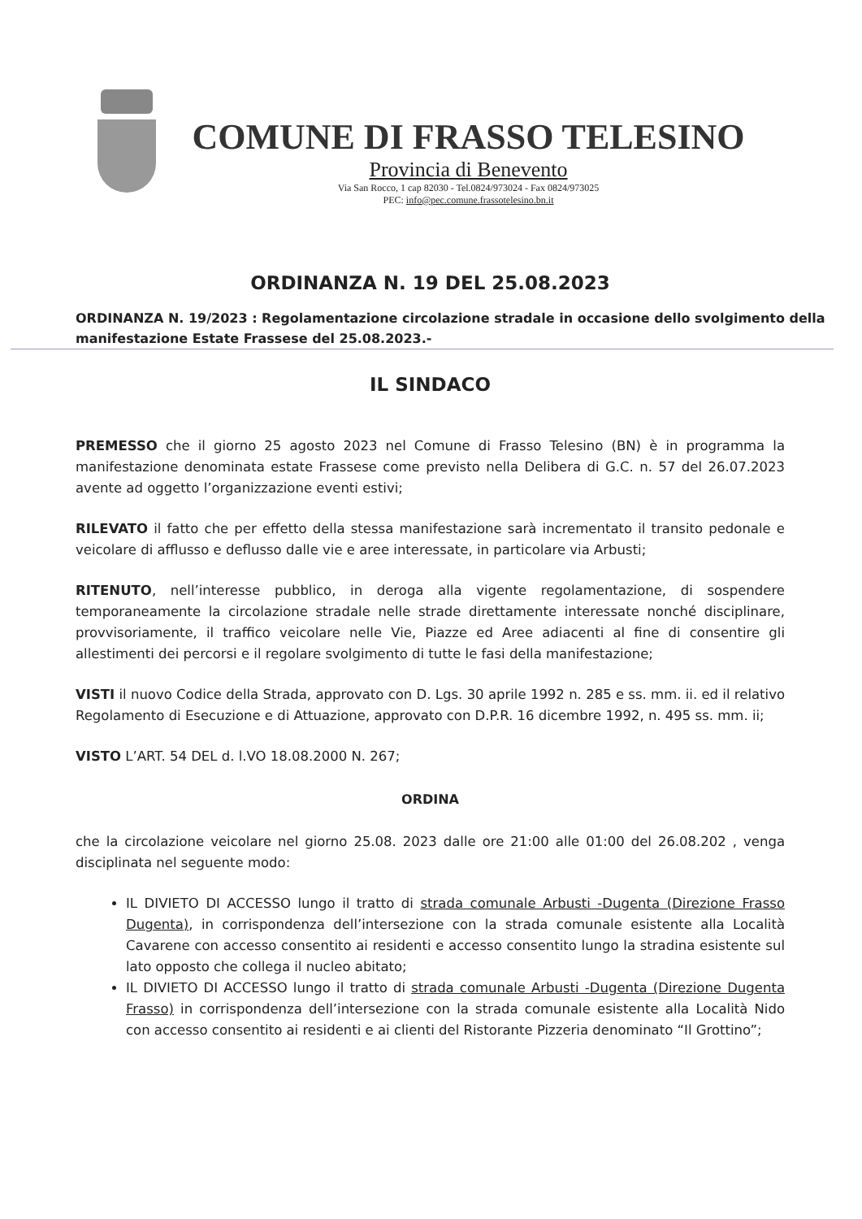COMUNE DI FRASSO TELESINO
Provincia di Benevento
Via San Rocco, 1 cap 82030 - Tel.0824/973024 - Fax 0824/973025
PEC: info@pec.comune.frassotelesino.bn.it
ORDINANZA N. 19 DEL 25.08.2023
ORDINANZA N. 19/2023 : Regolamentazione circolazione stradale in occasione dello svolgimento della manifestazione Estate Frassese del 25.08.2023.-
IL SINDACO
PREMESSO che il giorno 25 agosto 2023 nel Comune di Frasso Telesino (BN) è in programma la manifestazione denominata estate Frassese come previsto nella Delibera di G.C. n. 57 del 26.07.2023 avente ad oggetto l’organizzazione eventi estivi;
RILEVATO il fatto che per effetto della stessa manifestazione sarà incrementato il transito pedonale e veicolare di afflusso e deflusso dalle vie e aree interessate, in particolare via Arbusti;
RITENUTO, nell’interesse pubblico, in deroga alla vigente regolamentazione, di sospendere temporaneamente la circolazione stradale nelle strade direttamente interessate nonché disciplinare, provvisoriamente, il traffico veicolare nelle Vie, Piazze ed Aree adiacenti al fine di consentire gli allestimenti dei percorsi e il regolare svolgimento di tutte le fasi della manifestazione;
VISTI il nuovo Codice della Strada, approvato con D. Lgs. 30 aprile 1992 n. 285 e ss. mm. ii. ed il relativo Regolamento di Esecuzione e di Attuazione, approvato con D.P.R. 16 dicembre 1992, n. 495 ss. mm. ii;
VISTO L’ART. 54 DEL d. l.VO 18.08.2000 N. 267;
ORDINA
che la circolazione veicolare nel giorno 25.08. 2023 dalle ore 21:00 alle 01:00 del 26.08.202 , venga disciplinata nel seguente modo:
IL DIVIETO DI ACCESSO lungo il tratto di strada comunale Arbusti -Dugenta (Direzione Frasso Dugenta), in corrispondenza dell’intersezione con la strada comunale esistente alla Località Cavarene con accesso consentito ai residenti e accesso consentito lungo la stradina esistente sul lato opposto che collega il nucleo abitato;
IL DIVIETO DI ACCESSO lungo il tratto di strada comunale Arbusti -Dugenta (Direzione Dugenta Frasso) in corrispondenza dell’intersezione con la strada comunale esistente alla Località Nido con accesso consentito ai residenti e ai clienti del Ristorante Pizzeria denominato “Il Grottino”;